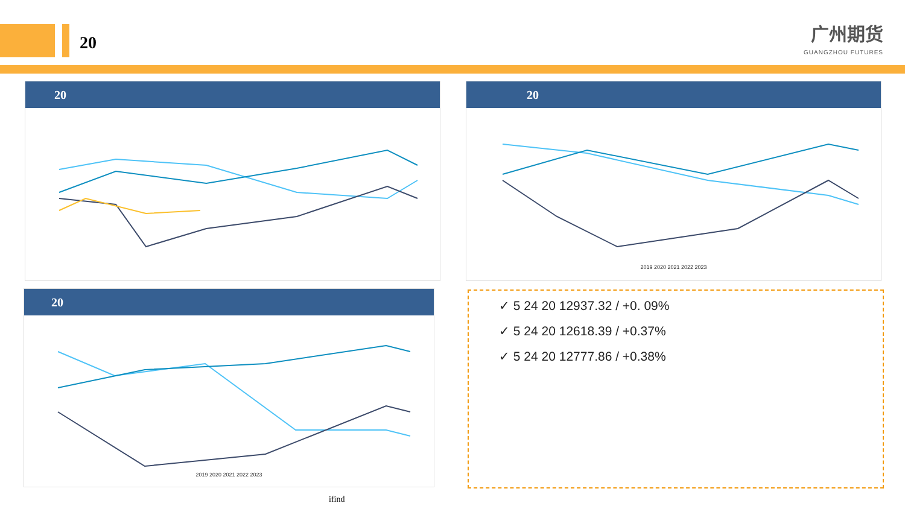20
广州期货
GUANGZHOU FUTURES
20
20
2019 2020 2021 2022 2023
20
2019 2020 2021 2022 2023
✓ 5 24 20 12937.32 / +0. 09%
✓ 5 24 20 12618.39 / +0.37%
✓ 5 24 20 12777.86 / +0.38%
ifind